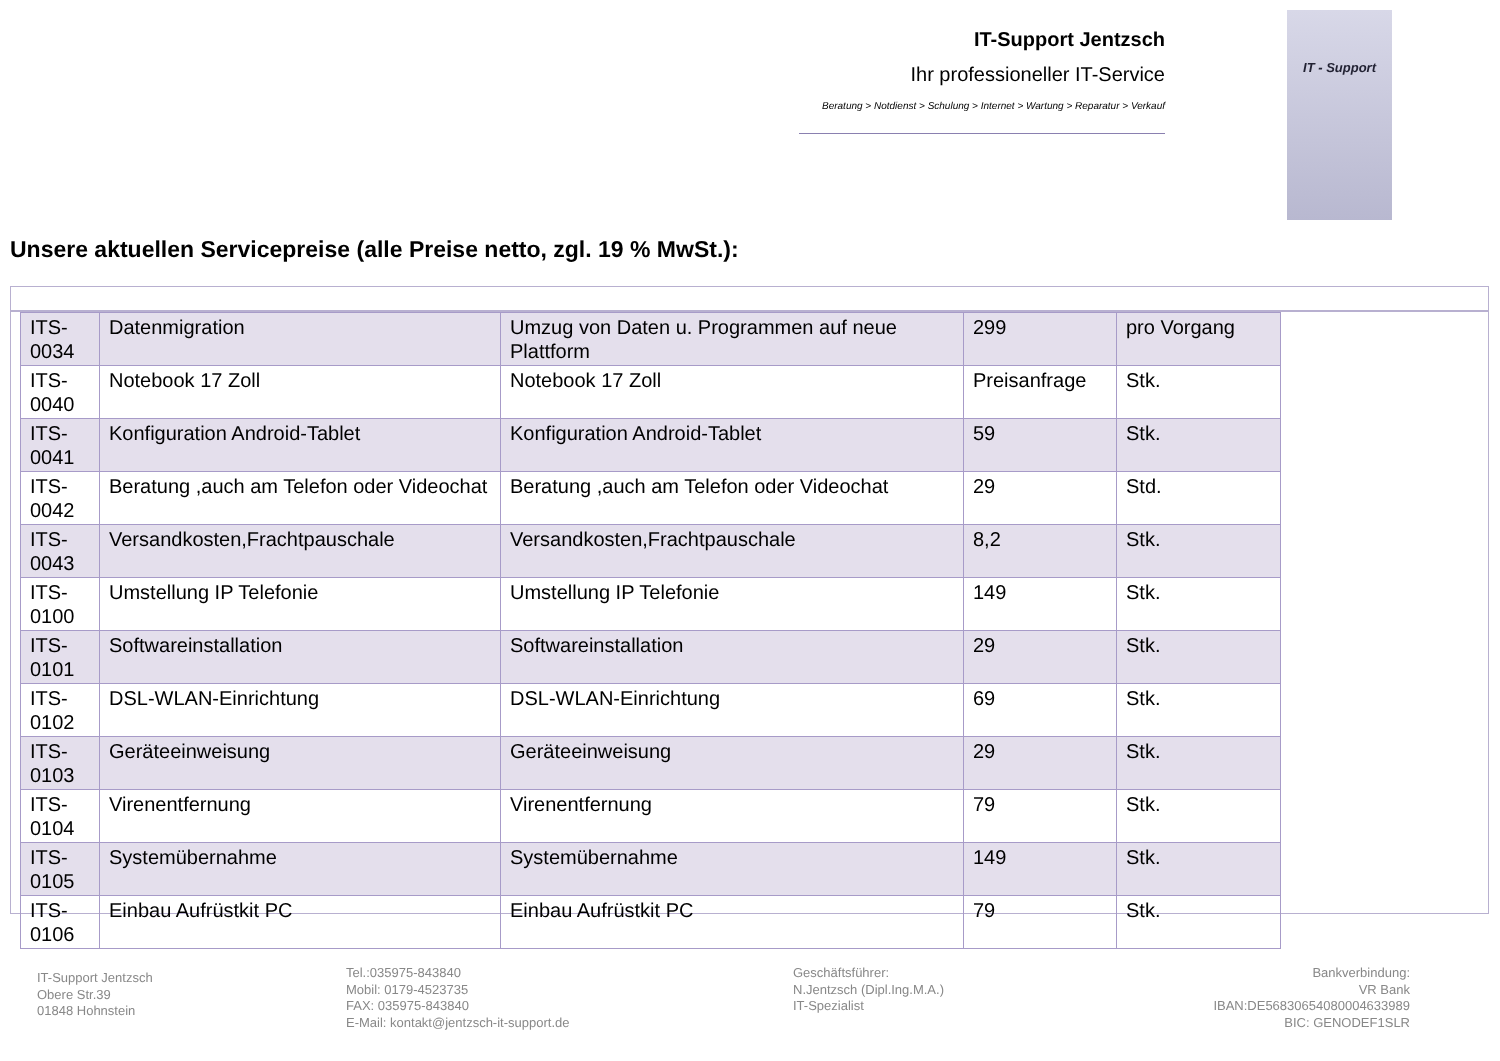IT-Support Jentzsch
Ihr professioneller IT-Service
Beratung > Notdienst > Schulung > Internet > Wartung > Reparatur > Verkauf
IT - Support
Unsere aktuellen Servicepreise (alle Preise netto, zgl. 19 % MwSt.):
| ITS-0034 | Datenmigration | Umzug von Daten u. Programmen auf neue Plattform | 299 | pro Vorgang |
| ITS-0040 | Notebook 17 Zoll | Notebook 17 Zoll | Preisanfrage | Stk. |
| ITS-0041 | Konfiguration Android-Tablet | Konfiguration Android-Tablet | 59 | Stk. |
| ITS-0042 | Beratung ,auch am Telefon oder Videochat | Beratung ,auch am Telefon oder Videochat | 29 | Std. |
| ITS-0043 | Versandkosten,Frachtpauschale | Versandkosten,Frachtpauschale | 8,2 | Stk. |
| ITS-0100 | Umstellung IP Telefonie | Umstellung IP Telefonie | 149 | Stk. |
| ITS-0101 | Softwareinstallation | Softwareinstallation | 29 | Stk. |
| ITS-0102 | DSL-WLAN-Einrichtung | DSL-WLAN-Einrichtung | 69 | Stk. |
| ITS-0103 | Geräteeinweisung | Geräteeinweisung | 29 | Stk. |
| ITS-0104 | Virenentfernung | Virenentfernung | 79 | Stk. |
| ITS-0105 | Systemübernahme | Systemübernahme | 149 | Stk. |
| ITS-0106 | Einbau Aufrüstkit PC | Einbau Aufrüstkit PC | 79 | Stk. |
IT-Support Jentzsch
Obere Str.39
01848 Hohnstein
Tel.:035975-843840
Mobil: 0179-4523735
FAX: 035975-843840
E-Mail: kontakt@jentzsch-it-support.de
Geschäftsführer:
N.Jentzsch (Dipl.Ing.M.A.)
IT-Spezialist
Bankverbindung:
VR Bank
IBAN:DE56830654080004633989
BIC: GENODEF1SLR